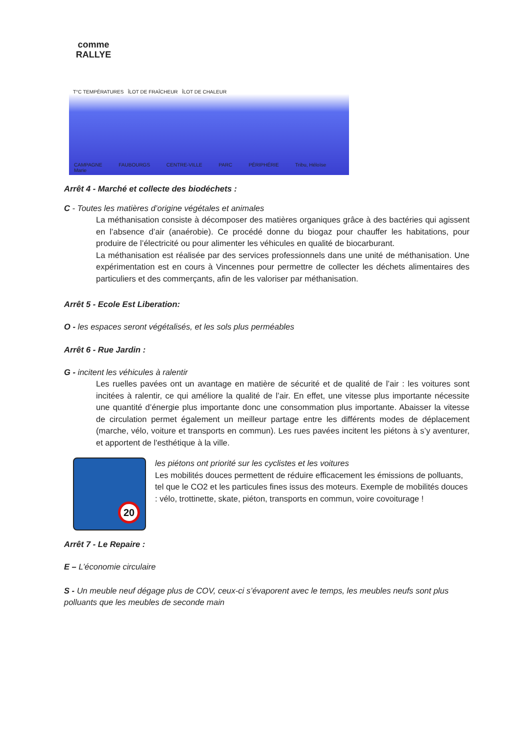comme
RALLYE
T°C TEMPÉRATURES ÎLOT DE FRAÎCHEUR ÎLOT DE CHALEUR
CAMPAGNE FAUBOURGS CENTRE-VILLE PARC PÉRIPHÉRIE Tribu, Héloïse Marie
Arrêt 4 - Marché et collecte des biodéchets :
C - Toutes les matières d’origine végétales et animales
La méthanisation consiste à décomposer des matières organiques grâce à des bactéries qui agissent en l’absence d’air (anaérobie). Ce procédé donne du biogaz pour chauffer les habitations, pour produire de l’électricité ou pour alimenter les véhicules en qualité de biocarburant.
La méthanisation est réalisée par des services professionnels dans une unité de méthanisation. Une expérimentation est en cours à Vincennes pour permettre de collecter les déchets alimentaires des particuliers et des commerçants, afin de les valoriser par méthanisation.
Arrêt 5 - Ecole Est Liberation:
O - les espaces seront végétalisés, et les sols plus perméables
Arrêt 6 - Rue Jardin :
G - incitent les véhicules à ralentir
Les ruelles pavées ont un avantage en matière de sécurité et de qualité de l’air : les voitures sont incitées à ralentir, ce qui améliore la qualité de l’air. En effet, une vitesse plus importante nécessite une quantité d’énergie plus importante donc une consommation plus importante. Abaisser la vitesse de circulation permet également un meilleur partage entre les différents modes de déplacement (marche, vélo, voiture et transports en commun). Les rues pavées incitent les piétons à s’y aventurer, et apportent de l'esthétique à la ville.
20
les piétons ont priorité sur les cyclistes et les voitures
Les mobilités douces permettent de réduire efficacement les émissions de polluants, tel que le CO2 et les particules fines issus des moteurs. Exemple de mobilités douces : vélo, trottinette, skate, piéton, transports en commun, voire covoiturage !
Arrêt 7 - Le Repaire :
E – L’économie circulaire
S - Un meuble neuf dégage plus de COV, ceux-ci s’évaporent avec le temps, les meubles neufs sont plus polluants que les meubles de seconde main